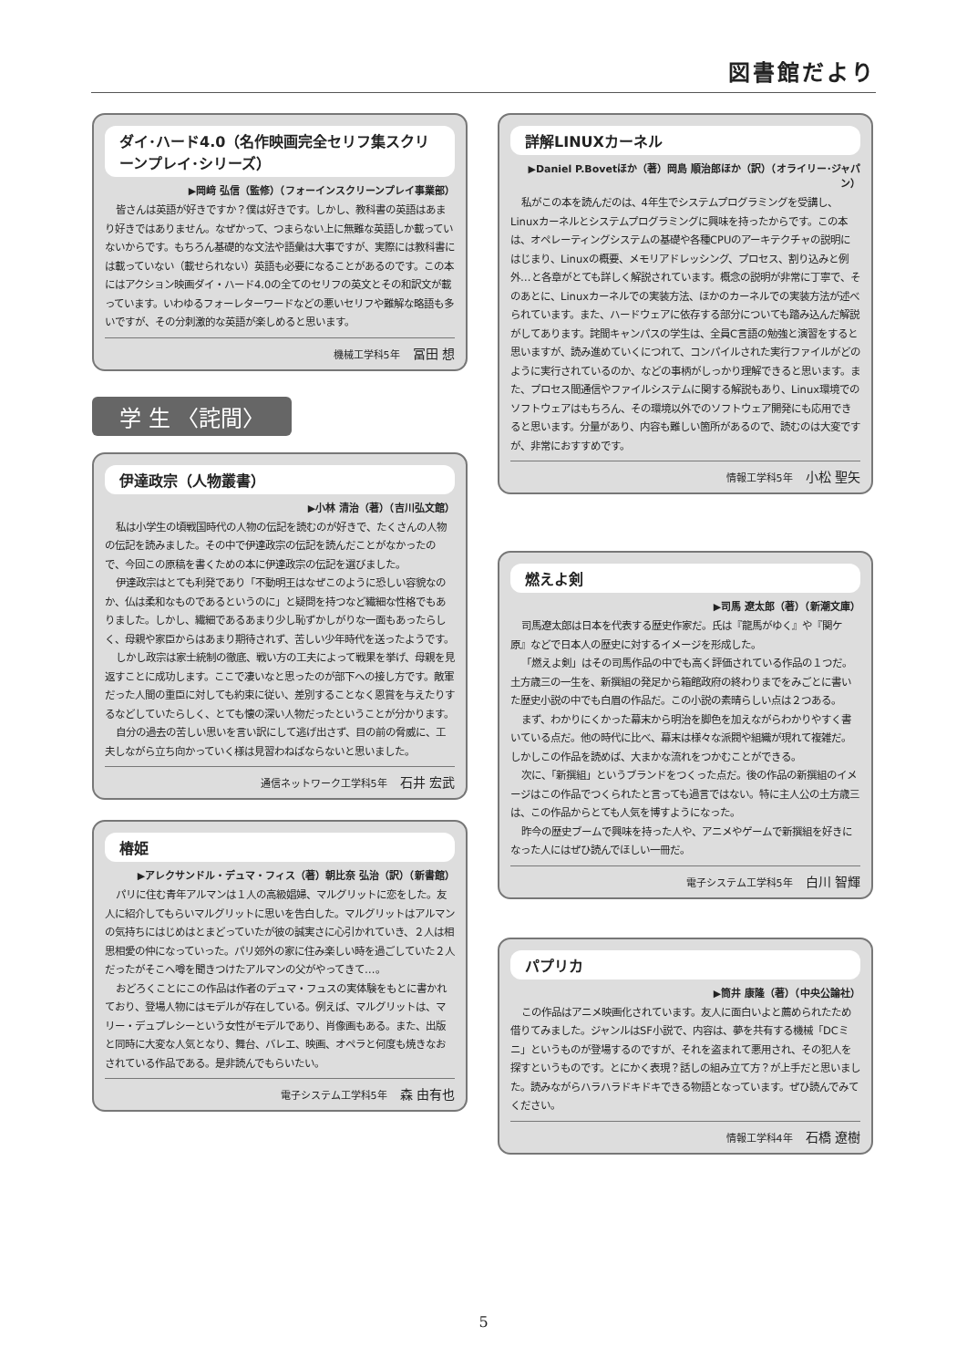図書館だより
ダイ･ハード4.0（名作映画完全セリフ集スクリーンプレイ･シリーズ）
▶岡﨑 弘信（監修）（フォーインスクリーンプレイ事業部）
皆さんは英語が好きですか？僕は好きです。しかし、教科書の英語はあまり好きではありません。なぜかって、つまらない上に無難な英語しか載っていないからです。もちろん基礎的な文法や語彙は大事ですが、実際には教科書には載っていない（載せられない）英語も必要になることがあるのです。この本にはアクション映画ダイ・ハード4.0の全てのセリフの英文とその和訳文が載っています。いわゆるフォーレターワードなどの悪いセリフや難解な略語も多いですが、その分刺激的な英語が楽しめると思います。
機械工学科5年 冨田 想
学 生 〈詫間〉
伊達政宗（人物叢書）
▶小林 清治（著）（吉川弘文館）
私は小学生の頃戦国時代の人物の伝記を読むのが好きで、たくさんの人物の伝記を読みました。その中で伊達政宗の伝記を読んだことがなかったので、今回この原稿を書くための本に伊達政宗の伝記を選びました。
伊達政宗はとても利発であり「不動明王はなぜこのように恐しい容貌なのか、仏は柔和なものであるというのに」と疑問を持つなど繊細な性格でもありました。しかし、繊細であるあまり少し恥ずかしがりな一面もあったらしく、母親や家臣からはあまり期待されず、苦しい少年時代を送ったようです。
しかし政宗は家士統制の徹底、戦い方の工夫によって戦果を挙げ、母親を見返すことに成功します。ここで凄いなと思ったのが部下への接し方です。敵軍だった人間の重臣に対しても約束に従い、差別することなく恩賞を与えたりするなどしていたらしく、とても懐の深い人物だったということが分かります。
自分の過去の苦しい思いを言い訳にして逃げ出さず、目の前の脅威に、工夫しながら立ち向かっていく様は見習わねばならないと思いました。
通信ネットワーク工学科5年 石井 宏武
椿姫
▶アレクサンドル・デュマ・フィス（著）朝比奈 弘治（訳）（新書館）
パリに住む青年アルマンは１人の高級娼婦、マルグリットに恋をした。友人に紹介してもらいマルグリットに思いを告白した。マルグリットはアルマンの気持ちにはじめはとまどっていたが彼の誠実さに心引かれていき、２人は相思相愛の仲になっていった。パリ郊外の家に住み楽しい時を過ごしていた２人だったがそこへ噂を聞きつけたアルマンの父がやってきて…。
おどろくことにこの作品は作者のデュマ・フュスの実体験をもとに書かれており、登場人物にはモデルが存在している。例えば、マルグリットは、マリー・デュプレシーという女性がモデルであり、肖像画もある。また、出版と同時に大変な人気となり、舞台、バレエ、映画、オペラと何度も焼きなおされている作品である。是非読んでもらいたい。
電子システム工学科5年 森 由有也
詳解LINUXカーネル
▶Daniel P.Bovetほか（著）岡島 順治郎ほか（訳）（オライリー･ジャパン）
私がこの本を読んだのは、4年生でシステムプログラミングを受講し、Linuxカーネルとシステムプログラミングに興味を持ったからです。この本は、オペレーティングシステムの基礎や各種CPUのアーキテクチャの説明にはじまり、Linuxの概要、メモリアドレッシング、プロセス、割り込みと例外…と各章がとても詳しく解説されています。概念の説明が非常に丁寧で、そのあとに、Linuxカーネルでの実装方法、ほかのカーネルでの実装方法が述べられています。また、ハードウェアに依存する部分についても踏み込んだ解説がしてあります。詫間キャンパスの学生は、全員C言語の勉強と演習をすると思いますが、読み進めていくにつれて、コンパイルされた実行ファイルがどのように実行されているのか、などの事柄がしっかり理解できると思います。また、プロセス間通信やファイルシステムに関する解説もあり、Linux環境でのソフトウェアはもちろん、その環境以外でのソフトウェア開発にも応用できると思います。分量があり、内容も難しい箇所があるので、読むのは大変ですが、非常におすすめです。
情報工学科5年 小松 聖矢
燃えよ剣
▶司馬 遼太郎（著）（新潮文庫）
司馬遼太郎は日本を代表する歴史作家だ。氏は『龍馬がゆく』や『関ケ原』などで日本人の歴史に対するイメージを形成した。
「燃えよ剣」はその司馬作品の中でも高く評価されている作品の１つだ。土方歳三の一生を、新撰組の発足から箱館政府の終わりまでをみごとに書いた歴史小説の中でも白眉の作品だ。この小説の素晴らしい点は２つある。
まず、わかりにくかった幕末から明治を脚色を加えながらわかりやすく書いている点だ。他の時代に比べ、幕末は様々な派閥や組織が現れて複雑だ。しかしこの作品を読めば、大まかな流れをつかむことができる。
次に、「新撰組」というブランドをつくった点だ。後の作品の新撰組のイメージはこの作品でつくられたと言っても過言ではない。特に主人公の土方歳三は、この作品からとても人気を博すようになった。
昨今の歴史ブームで興味を持った人や、アニメやゲームで新撰組を好きになった人にはぜひ読んでほしい一冊だ。
電子システム工学科5年 白川 智輝
パプリカ
▶筒井 康隆（著）（中央公論社）
この作品はアニメ映画化されています。友人に面白いよと薦められたため借りてみました。ジャンルはSF小説で、内容は、夢を共有する機械「DCミニ」というものが登場するのですが、それを盗まれて悪用され、その犯人を探すというものです。とにかく表現？話しの組み立て方？が上手だと思いました。読みながらハラハラドキドキできる物語となっています。ぜひ読んでみてください。
情報工学科4年 石橋 遼樹
5